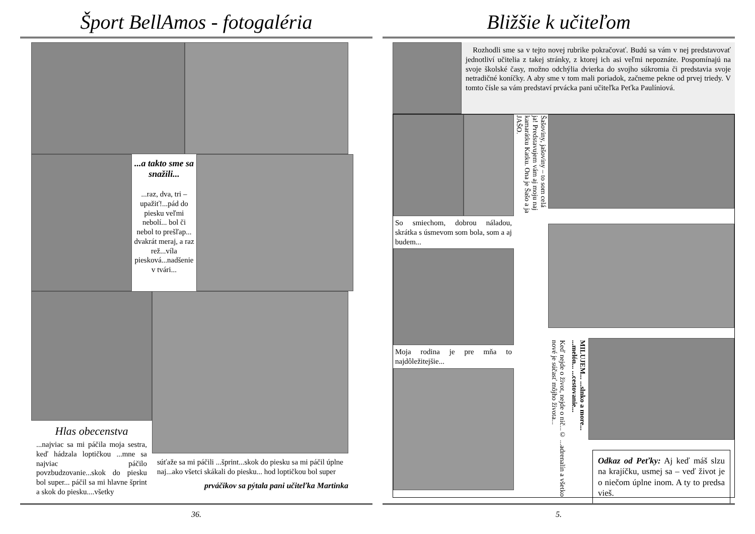Šport BellAmos - fotogaléria
...a takto sme sa snažili...
...raz, dva, tri – upažiť!...pád do piesku veľmi nebolí... bol či nebol to prešľap... dvakrát meraj, a raz rež...víla piesková...nadšenie v tvári...
Hlas obecenstva
...najviac sa mi páčila moja sestra, keď hádzala loptičkou ...mne sa najviac páčilo povzbudzovanie...skok do piesku bol super... páčil sa mi hlavne šprint a skok do piesku....všetky
súťaže sa mi páčili ...šprint...skok do piesku sa mi páčil úplne naj...ako všetci skákali do piesku... hod loptičkou bol super
prváčikov sa pýtala pani učiteľka Martinka
36.
Bližšie k učiteľom
Rozhodli sme sa v tejto novej rubrike pokračovať. Budú sa vám v nej predstavovať jednotliví učitelia z takej stránky, z ktorej ich asi veľmi nepoznáte. Pospomínajú na svoje školské časy, možno odchýlia dvierka do svojho súkromia či predstavia svoje netradičné koníčky. A aby sme v tom mali poriadok, začneme pekne od prvej triedy. V tomto čísle sa vám predstaví prvácka pani učiteľka Peťka Paulíniová.
So smiechom, dobrou náladou, skrátka s úsmevom som bola, som a aj budem...
Moja rodina je pre mňa to najdôležitejšie...
Šašoviny, jašoviny – to som celá ja! Predstavujem vám aj moju naj kamarátku Katku. Ona je Šašo a ja JAŠO.
Keď nejde o život, nejde o nič...© ...adrenalín a všetko nové je súčasť môjho života...
MILUJEM... ...slnko a more... ...melón... ...cestovanie...
Odkaz od Peťky: Aj keď máš slzu na krajíčku, usmej sa – veď život je o niečom úplne inom. A ty to predsa vieš.
5.